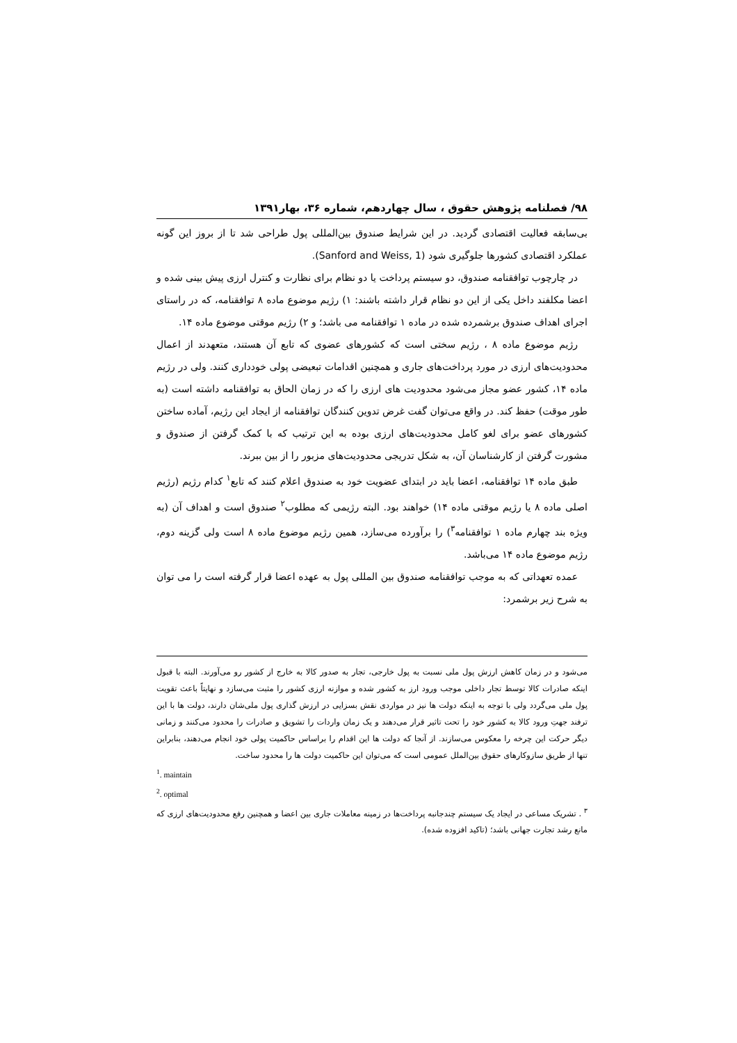۹۸/ فصلنامه پژوهش حقوق ، سال چهاردهم، شماره ۳۶، بهار۱۳۹۱
بی‌سابقه فعالیت اقتصادی گردید. در این شرایط صندوق بین‌المللی پول طراحی شد تا از بروز این گونه عملکرد اقتصادی کشورها جلوگیری شود (Sanford and Weiss, 1).
در چارچوب توافقنامه صندوق، دو سیستم پرداخت یا دو نظام برای نظارت و کنترل ارزی پیش بینی شده و اعضا مکلفند داخل یکی از این دو نظام قرار داشته باشند: ۱) رژیم موضوع ماده ۸ توافقنامه، که در راستای اجرای اهداف صندوق برشمرده شده در ماده ۱ توافقنامه می باشد؛ و ۲) رژیم موقتی موضوع ماده ۱۴.
رژیم موضوع ماده ۸ ، رژیم سختی است که کشورهای عضوی که تابع آن هستند، متعهدند از اعمال محدودیت‌های ارزی در مورد پرداخت‌های جاری و همچنین اقدامات تبعیضی پولی خودداری کنند. ولی در رژیم ماده ۱۴، کشور عضو مجاز می‌شود محدودیت های ارزی را که در زمان الحاق به توافقنامه داشته است (به طور موقت) حفظ کند. در واقع می‌توان گفت غرض تدوین کنندگان توافقنامه از ایجاد این رژیم، آماده ساختن کشورهای عضو برای لغو کامل محدودیت‌های ارزی بوده به این ترتیب که با کمک گرفتن از صندوق و مشورت گرفتن از کارشناسان آن، به شکل تدریجی محدودیت‌های مزبور را از بین ببرند.
طبق ماده ۱۴ توافقنامه، اعضا باید در ابتدای عضویت خود به صندوق اعلام کنند که تابع<sup>۱</sup> کدام رژیم (رژیم اصلی ماده ۸ یا رژیم موقتی ماده ۱۴) خواهند بود. البته رژیمی که مطلوب<sup>۲</sup> صندوق است و اهداف آن (به ویژه بند چهارم ماده ۱ توافقنامه<sup>۳</sup>) را برآورده می‌سازد، همین رژیم موضوع ماده ۸ است ولی گزینه دوم، رژیم موضوع ماده ۱۴ می‌باشد.
عمده تعهداتی که به موجب توافقنامه صندوق بین المللی پول به عهده اعضا قرار گرفته است را می توان به شرح زیر برشمرد:
می‌شود و در زمان کاهش ارزش پول ملی نسبت به پول خارجی، تجار به صدور کالا به خارج از کشور رو می‌آورند. البته با قبول اینکه صادرات کالا توسط تجار داخلی موجب ورود ارز به کشور شده و موازنه ارزی کشور را مثبت می‌سازد و نهایتاً باعث تقویت پول ملی می‌گردد ولی با توجه به اینکه دولت ها نیز در مواردی نقش بسزایی در ارزش گذاری پول ملی‌شان دارند، دولت ها با این ترفند جهتِ ورود کالا به کشور خود را تحت تاثیر قرار می‌دهند و یک زمان واردات را تشویق و صادرات را محدود می‌کنند و زمانی دیگر حرکت این چرخه را معکوس می‌سازند. از آنجا که دولت ها این اقدام را براساس حاکمیت پولی خود انجام می‌دهند، بنابراین تنها از طریق سازوکارهای حقوق بین‌الملل عمومی است که می‌توان این حاکمیت دولت ها را محدود ساخت.
<sup>1</sup>. maintain
<sup>2</sup>. optimal
<sup>۳</sup> . تشریک مساعی در ایجاد یک سیستم چندجانبه پرداخت‌ها در زمینه معاملات جاری بین اعضا و همچنین رفع محدودیت‌های ارزی که مانع رشد تجارت جهانی باشد؛ (تاکید افزوده شده).